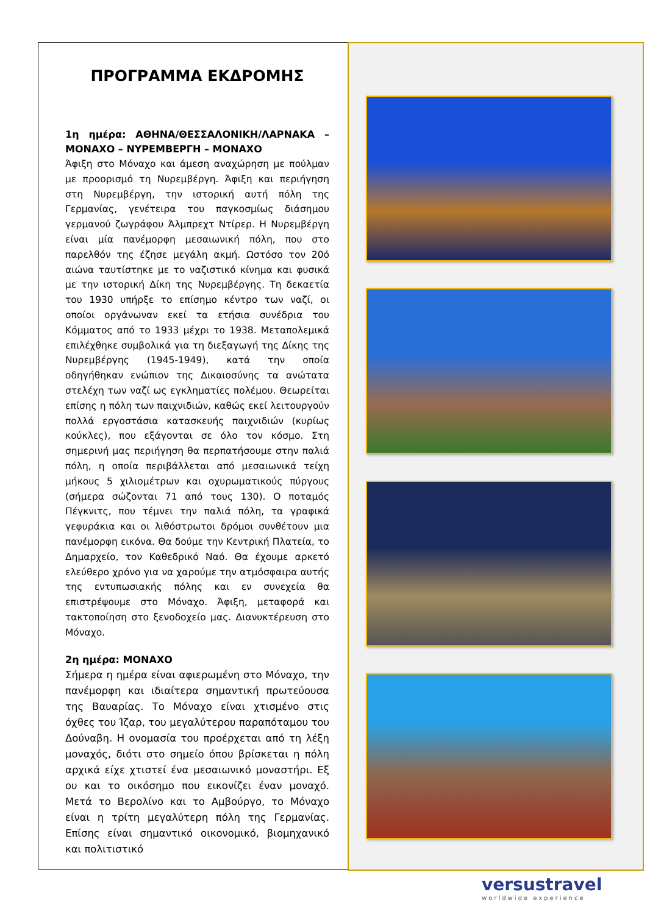ΠΡΟΓΡΑΜΜΑ ΕΚΔΡΟΜΗΣ
1η ημέρα: ΑΘΗΝΑ/ΘΕΣΣΑΛΟΝΙΚΗ/ΛΑΡΝΑΚΑ – ΜΟΝΑΧΟ – ΝΥΡΕΜΒΕΡΓΗ – ΜΟΝΑΧΟ
Άφιξη στο Μόναχο και άμεση αναχώρηση με πούλμαν με προορισμό τη Νυρεμβέργη. Άφιξη και περιήγηση στη Νυρεμβέργη, την ιστορική αυτή πόλη της Γερμανίας, γενέτειρα του παγκοσμίως διάσημου γερμανού ζωγράφου Άλμπρεχτ Ντίρερ. Η Νυρεμβέργη είναι μία πανέμορφη μεσαιωνική πόλη, που στο παρελθόν της έζησε μεγάλη ακμή. Ωστόσο τον 20ό αιώνα ταυτίστηκε με το ναζιστικό κίνημα και φυσικά με την ιστορική Δίκη της Νυρεμβέργης. Τη δεκαετία του 1930 υπήρξε το επίσημο κέντρο των ναζί, οι οποίοι οργάνωναν εκεί τα ετήσια συνέδρια του Κόμματος από το 1933 μέχρι το 1938. Μεταπολεμικά επιλέχθηκε συμβολικά για τη διεξαγωγή της Δίκης της Νυρεμβέργης (1945-1949), κατά την οποία οδηγήθηκαν ενώπιον της Δικαιοσύνης τα ανώτατα στελέχη των ναζί ως εγκληματίες πολέμου. Θεωρείται επίσης η πόλη των παιχνιδιών, καθώς εκεί λειτουργούν πολλά εργοστάσια κατασκευής παιχνιδιών (κυρίως κούκλες), που εξάγονται σε όλο τον κόσμο. Στη σημερινή μας περιήγηση θα περπατήσουμε στην παλιά πόλη, η οποία περιβάλλεται από μεσαιωνικά τείχη μήκους 5 χιλιομέτρων και οχυρωματικούς πύργους (σήμερα σώζονται 71 από τους 130). Ο ποταμός Πέγκνιτς, που τέμνει την παλιά πόλη, τα γραφικά γεφυράκια και οι λιθόστρωτοι δρόμοι συνθέτουν μια πανέμορφη εικόνα. Θα δούμε την Κεντρική Πλατεία, το Δημαρχείο, τον Καθεδρικό Ναό. Θα έχουμε αρκετό ελεύθερο χρόνο για να χαρούμε την ατμόσφαιρα αυτής της εντυπωσιακής πόλης και εν συνεχεία θα επιστρέψουμε στο Μόναχο. Άφιξη, μεταφορά και τακτοποίηση στο ξενοδοχείο μας. Διανυκτέρευση στο Μόναχο.
2η ημέρα: ΜΟΝΑΧΟ
Σήμερα η ημέρα είναι αφιερωμένη στο Μόναχο, την πανέμορφη και ιδιαίτερα σημαντική πρωτεύουσα της Βαυαρίας. Το Μόναχο είναι χτισμένο στις όχθες του Ίζαρ, του μεγαλύτερου παραπόταμου του Δούναβη. Η ονομασία του προέρχεται από τη λέξη μοναχός, διότι στο σημείο όπου βρίσκεται η πόλη αρχικά είχε χτιστεί ένα μεσαιωνικό μοναστήρι. Εξ ου και το οικόσημο που εικονίζει έναν μοναχό. Μετά το Βερολίνο και το Αμβούργο, το Μόναχο είναι η τρίτη μεγαλύτερη πόλη της Γερμανίας. Επίσης είναι σημαντικό οικονομικό, βιομηχανικό και πολιτιστικό
versustravel
worldwide experience